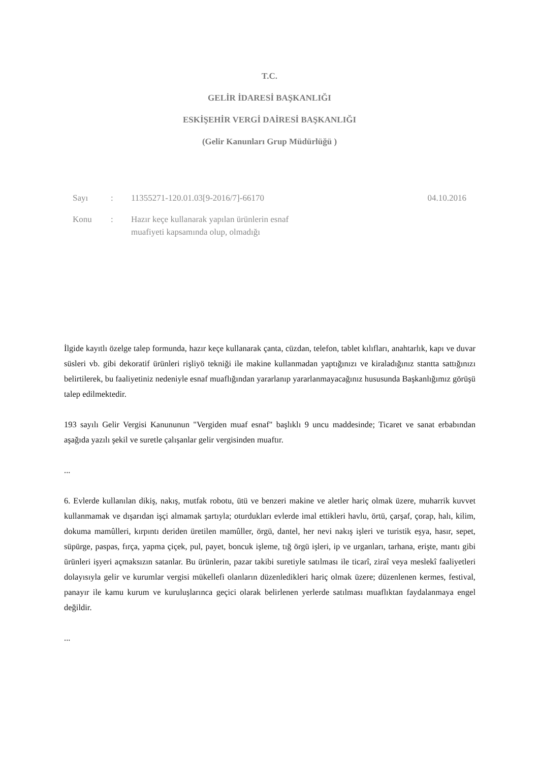T.C.
GELİR İDARESİ BAŞKANLIĞI
ESKİŞEHİR VERGİ DAİRESİ BAŞKANLIĞI
(Gelir Kanunları Grup Müdürlüğü )
Sayı: 11355271-120.01.03[9-2016/7]-66170 04.10.2016
Konu: Hazır keçe kullanarak yapılan ürünlerin esnaf
muafiyeti kapsamında olup, olmadığı
İlgide kayıtlı özelge talep formunda, hazır keçe kullanarak çanta, cüzdan, telefon, tablet kılıfları, anahtarlık, kapı ve duvar süsleri vb. gibi dekoratif ürünleri rişliyö tekniği ile makine kullanmadan yaptığınızı ve kiraladığınız stantta sattığınızı belirtilerek, bu faaliyetiniz nedeniyle esnaf muaflığından yararlanıp yararlanmayacağınız hususunda Başkanlığımız görüşü talep edilmektedir.
193 sayılı Gelir Vergisi Kanununun "Vergiden muaf esnaf" başlıklı 9 uncu maddesinde; Ticaret ve sanat erbabından aşağıda yazılı şekil ve suretle çalışanlar gelir vergisinden muaftır.
...
6. Evlerde kullanılan dikiş, nakış, mutfak robotu, ütü ve benzeri makine ve aletler hariç olmak üzere, muharrik kuvvet kullanmamak ve dışarıdan işçi almamak şartıyla; oturdukları evlerde imal ettikleri havlu, örtü, çarşaf, çorap, halı, kilim, dokuma mamûlleri, kırpıntı deriden üretilen mamûller, örgü, dantel, her nevi nakış işleri ve turistik eşya, hasır, sepet, süpürge, paspas, fırça, yapma çiçek, pul, payet, boncuk işleme, tığ örgü işleri, ip ve urganları, tarhana, erişte, mantı gibi ürünleri işyeri açmaksızın satanlar. Bu ürünlerin, pazar takibi suretiyle satılması ile ticarî, ziraî veya meslekî faaliyetleri dolayısıyla gelir ve kurumlar vergisi mükellefi olanların düzenledikleri hariç olmak üzere; düzenlenen kermes, festival, panayır ile kamu kurum ve kuruluşlarınca geçici olarak belirlenen yerlerde satılması muaflıktan faydalanmaya engel değildir.
...